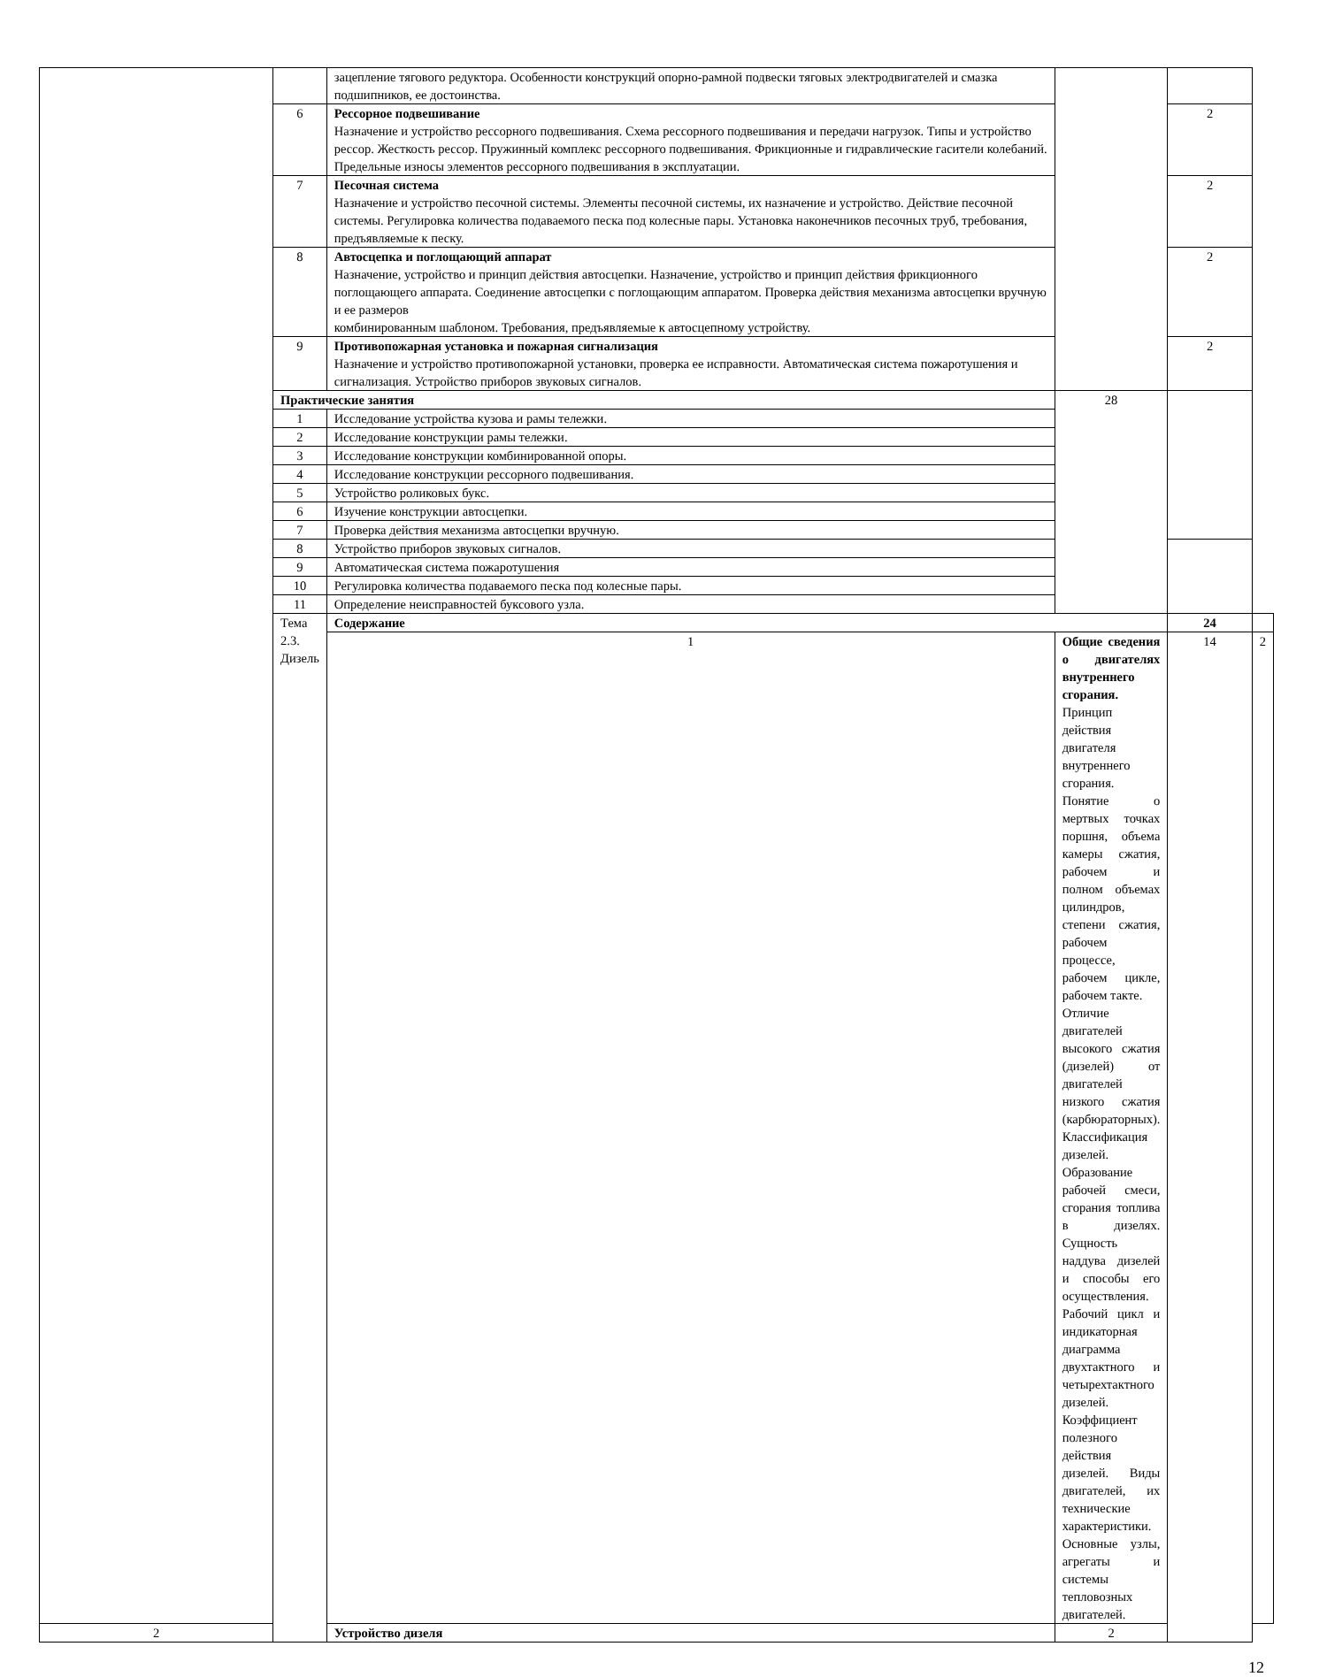| | | зацепление тягового редуктора. Особенности конструкций опорно-рамной подвески тяговых электродвигателей и смазка подшипников, ее достоинства. | | | |
| | 6 | Рессорное подвешивание Назначение и устройство рессорного подвешивания. Схема рессорного подвешивания и передачи нагрузок. Типы и устройство рессор. Жесткость рессор. Пружинный комплекс рессорного подвешивания. Фрикционные и гидравлические гасители колебаний. Предельные износы элементов рессорного подвешивания в эксплуатации. | | 2 | |
| | 7 | Песочная система Назначение и устройство песочной системы. Элементы песочной системы, их назначение и устройство. Действие песочной системы. Регулировка количества подаваемого песка под колесные пары. Установка наконечников песочных труб, требования, предъявляемые к песку. | | 2 | |
| | 8 | Автосцепка и поглощающий аппарат Назначение, устройство и принцип действия автосцепки. Назначение, устройство и принцип действия фрикционного поглощающего аппарата. Соединение автосцепки с поглощающим аппаратом. Проверка действия механизма автосцепки вручную и ее размеров комбинированным шаблоном. Требования, предъявляемые к автосцепному устройству. | | 2 | |
| | 9 | Противопожарная установка и пожарная сигнализация Назначение и устройство противопожарной установки, проверка ее исправности. Автоматическая система пожаротушения и сигнализация. Устройство приборов звуковых сигналов. | | 2 | |
| | Практические занятия | | 28 | | |
| | 1 | Исследование устройства кузова и рамы тележки. | | | |
| | 2 | Исследование конструкции рамы тележки. | | | |
| | 3 | Исследование конструкции комбинированной опоры. | | | |
| | 4 | Исследование конструкции рессорного подвешивания. | | | |
| | 5 | Устройство роликовых букс. | | | |
| | 6 | Изучение конструкции автосцепки. | | | |
| | 7 | Проверка действия механизма автосцепки вручную. | | | |
| | 8 | Устройство приборов звуковых сигналов. | | | |
| | 9 | Автоматическая система пожаротушения | | | |
| | 10 | Регулировка количества подаваемого песка под колесные пары. | | | |
| | 11 | Определение неисправностей буксового узла. | | | |
| | Тема 2.3. Дизель | Содержание | | 24 | |
| | | 1 | Общие сведения о двигателях внутреннего сгорания. Принцип действия двигателя внутреннего сгорания. Понятие о мертвых точках поршня, объема камеры сжатия, рабочем и полном объемах цилиндров, степени сжатия, рабочем процессе, рабочем цикле, рабочем такте. Отличие двигателей высокого сжатия (дизелей) от двигателей низкого сжатия (карбюраторных). Классификация дизелей. Образование рабочей смеси, сгорания топлива в дизелях. Сущность наддува дизелей и способы его осуществления. Рабочий цикл и индикаторная диаграмма двухтактного и четырехтактного дизелей. Коэффициент полезного действия дизелей. Виды двигателей, их технические характеристики. Основные узлы, агрегаты и системы тепловозных двигателей. | 14 | 2 |
| 2 | | Устройство дизеля | 2 | | |
12